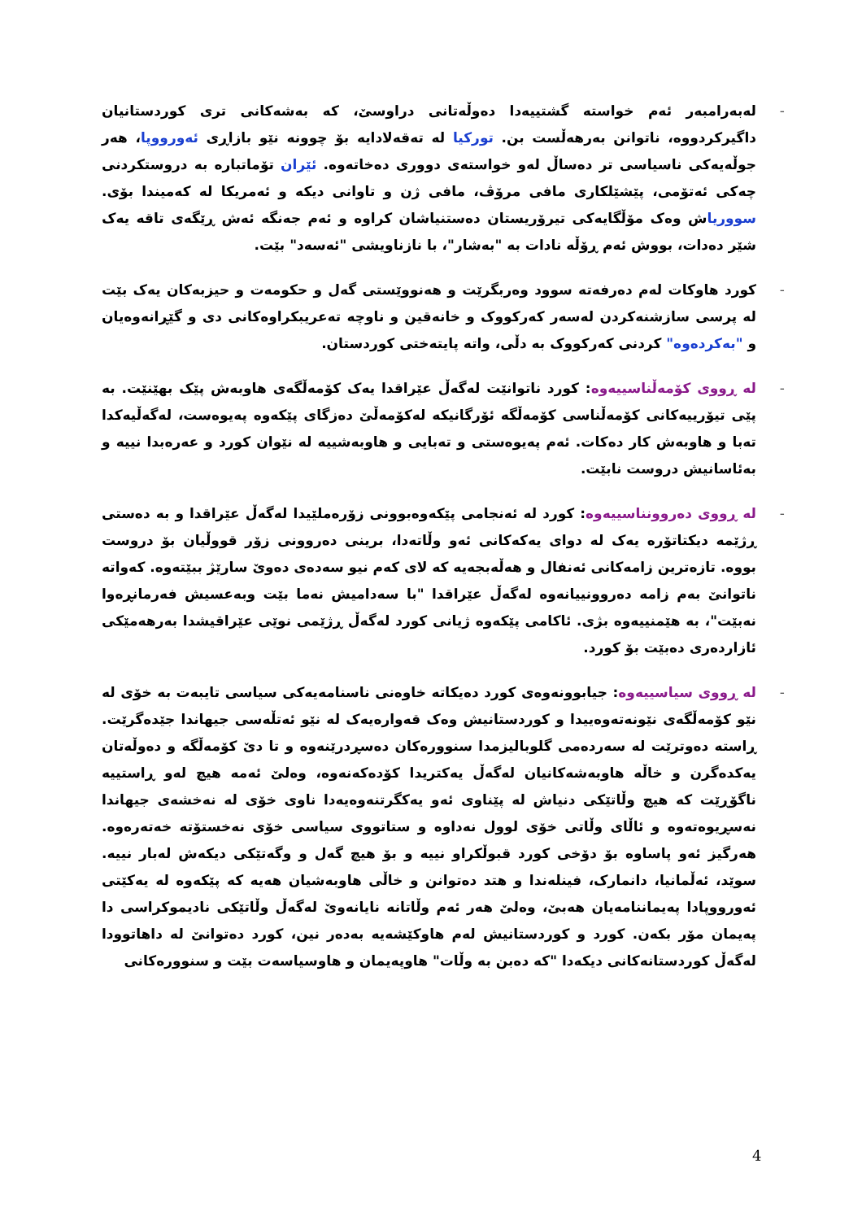- لەبەرامبەر ئەم خواستە گشتییەدا دەوڵەتانی دراوسێ، کە بەشەکانی تری کوردستانیان داگیرکردووە، ناتوانن بەرهەڵست بن. تورکیا لە تەقەلادایە بۆ چوونە نێو بازاڕی ئەورووپا، هەر جوڵەیەکی ناسیاسی تر دەساڵ لەو خواستەی دووری دەخاتەوە. ئێران تۆماتبارە بە دروستکردنی چەکی ئەتۆمی، پێشێلکاری مافی مرۆڤ، مافی ژن و تاوانی دیکە و ئەمریکا لە کەمیندا بۆی. سووریاش وەک مۆڵگایەکی تیرۆریستان دەستنیاشان کراوە و ئەم جەنگە ئەش ڕێگەی تاقە یەک شێر دەدات، بووش ئەم ڕۆڵە نادات بە "بەشار"، با نازناویشی "ئەسەد" بێت.
- کورد هاوکات لەم دەرفەتە سوود وەربگرێت و هەنووێستی گەل و حکومەت و حیزبەکان یەک بێت لە پرسی سازشنەکردن لەسەر کەرکووک و خانەقین و ناوچە تەعریبکراوەکانی دی و گێڕانەوەیان و "بەکردەوە" کردنی کەرکووک بە دڵی، واتە پایتەختی کوردستان.
- لە ڕووی کۆمەڵناسییەوە: کورد ناتوانێت لەگەڵ عێراقدا یەک کۆمەڵگەی هاوبەش پێک بهێنێت. بە پێی تیۆرییەکانی کۆمەڵناسی کۆمەڵگە ئۆرگانیکە لەکۆمەڵێ دەزگای پێکەوە پەیوەست، لەگەڵیەکدا تەبا و هاوبەش کار دەکات. ئەم پەیوەستی و تەبایی و هاوبەشییە لە نێوان کورد و عەرەبدا نییە و بەئاسانیش دروست نابێت.
- لە ڕووی دەروونناسییەوە: کورد لە ئەنجامی پێکەوەبوونی زۆرەملێیدا لەگەڵ عێراقدا و بە دەستی ڕژێمە دیکتاتۆرە یەک لە دوای یەکەکانی ئەو وڵاتەدا، برینی دەروونی زۆر قووڵیان بۆ دروست بووە. تازەترین زامەکانی ئەنفال و هەڵەبجەیە کە لای کەم نیو سەدەی دەوێ سارێژ ببێتەوە. کەواتە ناتوانێ بەم زامە دەروونییانەوە لەگەڵ عێراقدا "با سەدامیش نەما بێت وبەعسیش فەرمانڕەوا نەبێت"، بە هێمنییەوە بژی. ئاکامی پێکەوە ژیانی کورد لەگەڵ ڕژێمی نوێی عێراقیشدا بەرهەمێکی ئازاردەری دەبێت بۆ کورد.
- لە ڕووی سیاسییەوە: جیابوونەوەی کورد دەیکاتە خاوەنی ناسنامەیەکی سیاسی تایبەت بە خۆی لە نێو کۆمەڵگەی نێونەتەوەییدا و کوردستانیش وەک قەوارەیەک لە نێو ئەتڵەسی جیهاندا جێدەگرێت. ڕاستە دەوترێت لە سەردەمی گلوبالیزمدا سنوورەکان دەسڕدرێنەوە و تا دێ کۆمەڵگە و دەوڵەتان یەکدەگرن و خاڵە هاوبەشەکانیان لەگەڵ یەکتریدا کۆدەکەنەوە، وەلێ ئەمە هیچ لەو ڕاستییە ناگۆڕێت کە هیچ وڵاتێکی دنیاش لە پێناوی ئەو یەکگرتنەوەیەدا ناوی خۆی لە نەخشەی جیهاندا نەسڕیوەتەوە و ئاڵای وڵاتی خۆی لوول نەداوە و ستاتووی سیاسی خۆی نەخستۆتە خەتەرەوە. هەرگیز ئەو پاساوە بۆ دۆخی کورد قبوڵکراو نییە و بۆ هیچ گەل و وگەتێکی دیکەش لەبار نییە. سوێد، ئەڵمانیا، دانمارک، فینلەندا و هتد دەتوانن و خاڵی هاوبەشیان هەیە کە پێکەوە لە یەکێتی ئەورووپادا پەیماننامەیان هەبێ، وەلێ هەر ئەم وڵاتانە نایانەوێ لەگەڵ وڵاتێکی نادیموکراسی دا پەیمان مۆر بکەن. کورد و کوردستانیش لەم هاوکێشەیە بەدەر نین، کورد دەتوانێ لە داهاتوودا لەگەڵ کوردستانەکانی دیکەدا "کە دەبن بە وڵات" هاوپەیمان و هاوسیاسەت بێت و سنوورەکانی
4